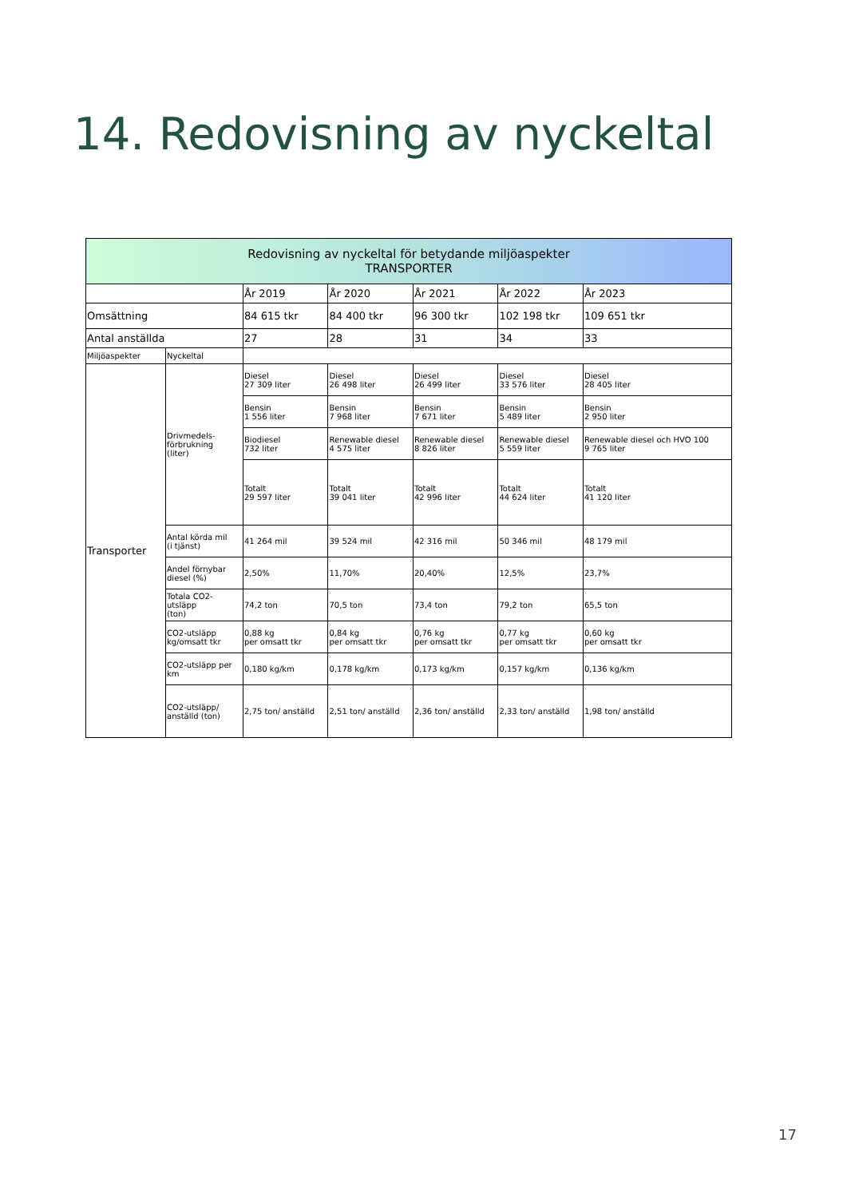14. Redovisning av nyckeltal
| Redovisning av nyckeltal för betydande miljöaspekter TRANSPORTER | | | | | | |
| --- | --- | --- | --- | --- | --- | --- |
| | | År 2019 | År 2020 | År 2021 | År 2022 | År 2023 |
| Omsättning | | 84 615 tkr | 84 400 tkr | 96 300 tkr | 102 198 tkr | 109 651 tkr |
| Antal anställda | | 27 | 28 | 31 | 34 | 33 |
| Miljöaspekter | Nyckeltal | | | | | |
| Transporter | Drivmedels- förbrukning (liter) | Diesel 27 309 liter | Diesel 26 498 liter | Diesel 26 499 liter | Diesel 33 576 liter | Diesel 28 405 liter |
| | | Bensin 1 556 liter | Bensin 7 968 liter | Bensin 7 671 liter | Bensin 5 489 liter | Bensin 2 950 liter |
| | | Biodiesel 732 liter | Renewable diesel 4 575 liter | Renewable diesel 8 826 liter | Renewable diesel 5 559 liter | Renewable diesel och HVO 100 9 765 liter |
| | | Totalt 29 597 liter | Totalt 39 041 liter | Totalt 42 996 liter | Totalt 44 624 liter | Totalt 41 120 liter |
| | Antal körda mil (i tjänst) | 41 264 mil | 39 524 mil | 42 316 mil | 50 346 mil | 48 179 mil |
| | Andel förnybar diesel (%) | 2,50% | 11,70% | 20,40% | 12,5% | 23,7% |
| | Totala CO2-utsläpp (ton) | 74,2 ton | 70,5 ton | 73,4 ton | 79,2 ton | 65,5 ton |
| | CO2-utsläpp kg/omsatt tkr | 0,88 kg per omsatt tkr | 0,84 kg per omsatt tkr | 0,76 kg per omsatt tkr | 0,77 kg per omsatt tkr | 0,60 kg per omsatt tkr |
| | CO2-utsläpp per km | 0,180 kg/km | 0,178 kg/km | 0,173 kg/km | 0,157 kg/km | 0,136 kg/km |
| | CO2-utsläpp/ anställd (ton) | 2,75 ton/ anställd | 2,51 ton/ anställd | 2,36 ton/ anställd | 2,33 ton/ anställd | 1,98 ton/ anställd |
17